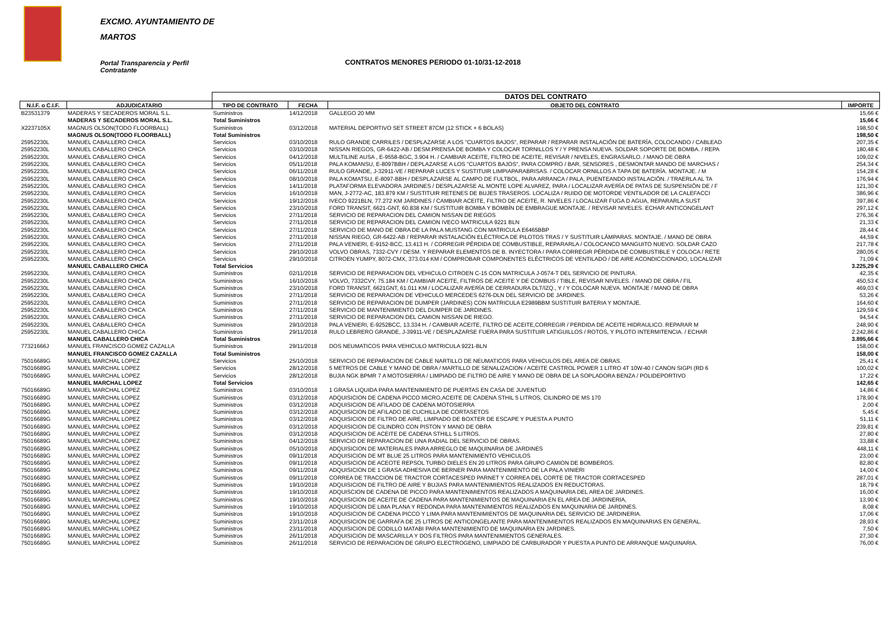EXCMO. AYUNTAMIENTO DE
MARTOS
Portal Transparencia y Perfil
Contratante
CONTRATOS MENORES PERIODO 01-10/31-12-2018
| | | DATOS DEL CONTRATO | | | |
| --- | --- | --- | --- | --- | --- |
| N.I.F. o C.I.F. | ADJUDICATARIO | TIPO DE CONTRATO | FECHA | OBJETO DEL CONTRATO | IMPORTE |
| B23531379 | MADERAS Y SECADEROS MORAL S.L. | Suministros | 14/12/2018 | GALLEGO 20 MM | 15,66 € |
| | MADERAS Y SECADEROS MORAL S.L. | Total Suministros | | | 15,66 € |
| X2237105X | MAGNUS OLSON(TODO FLOORBALL) | Suministros | 03/12/2018 | MATERIAL DEPORTIVO SET STREET 87CM (12 STICK + 6 BOLAS) | 198,50 € |
| | MAGNUS OLSON(TODO FLOORBALL) | Total Suministros | | | 198,50 € |
| 25952230L | MANUEL CABALLERO CHICA | Servicios | 03/10/2018 | RULO GRANDE CARRILES / DESPLAZARSE A LOS "CUARTOS BAJOS", REPARAR / REPARAR INSTALACIÓN DE BATERÍA, COLOCANDO / CABLEAD | 207,35 € |
| 25952230L | MANUEL CABALLERO CHICA | Servicios | 03/10/2018 | NISSAN RIEGOS, GR-6422-AB / DESM.PRENSA DE BOMBA Y COLOCAR TORNILLOS Y / Y PRENSA NUEVA. SOLDAR SOPORTE DE BOMBA. / REPA | 180,48 € |
| 25952230L | MANUEL CABALLERO CHICA | Servicios | 04/12/2018 | MULTILINE AUSA , E-9558-BGC, 3.904 H. / CAMBIAR ACEITE, FILTRO DE ACEITE, REVISAR / NIVELES, ENGRASARLO. / MANO DE OBRA | 109,02 € |
| 25952230L | MANUEL CABALLERO CHICA | Servicios | 05/11/2018 | PALA KOMANSU, E-8097BBH / DEPLAZARSE A LOS "CUARTOS BAJOS", PARA COMPRO / BAR, SENSORES , DESMONTAR MANDO DE MARCHAS / | 254,34 € |
| 25952230L | MANUEL CABALLERO CHICA | Servicios | 06/11/2018 | RULO GRANDE, J-32911-VE / REPARAR LUCES Y SUSTITUIR LIMPIAPARABRISAS. / COLOCAR ORNILLOS A TAPA DE BATERÍA. MONTAJE. / M | 154,28 € |
| 25952230L | MANUEL CABALLERO CHICA | Servicios | 08/10/2018 | PALA KOMATSU, E-8097-BBH / DESPLAZARSE AL CAMPO DE FULTBOL, PARA ARRANCA / PALA, PUENTEANDO INSTALACIÓN. / TRAERLA AL TA | 176,94 € |
| 25952230L | MANUEL CABALLERO CHICA | Servicios | 14/11/2018 | PLATAFORMA ELEVADORA JARDINES / DESPLAZARSE AL MONTE LOPE ALVAREZ, PARA / LOCALIZAR AVERÍA DE PATAS DE SUSPENSIÓN DE / F | 121,30 € |
| 25952230L | MANUEL CABALLERO CHICA | Servicios | 16/10/2018 | MAN, J-2772-AC, 183.879 KM / SUSTITUIR RETENES DE BUJES TRASEROS. LOCALIZA / RUIDO DE MOTORDE VENTILADOR DE LA CALEFACCI | 386,96 € |
| 25952230L | MANUEL CABALLERO CHICA | Servicios | 19/12/2018 | IVECO 9221BLN, 77.272 KM JARDINES / CAMBIAR ACEITE, FILTRO DE ACEITE, R. NIVELES / LOCALIZAR FUGA D AGUA, REPARARLA SUST | 397,86 € |
| 25952230L | MANUEL CABALLERO CHICA | Servicios | 23/10/2018 | FORD TRANSIT, 6621-GNT, 60.838 KM / SUSTITUIR BOMBA Y BOMBÍN DE EMBRAGUE.MONTAJE. / REVISAR NIVELES. ECHAR ANTICONGELANT | 297,12 € |
| 25952230L | MANUEL CABALLERO CHICA | Servicios | 27/11/2018 | SERVICIO DE REPARACION DEL CAMION NISSAN DE RIEGOS | 276,36 € |
| 25952230L | MANUEL CABALLERO CHICA | Servicios | 27/11/2018 | SERVICIO DE REPARACION DEL CAMION IVECO MATRICULA 9221 BLN | 21,33 € |
| 25952230L | MANUEL CABALLERO CHICA | Servicios | 27/11/2018 | SERVICIO DE MANO DE OBRA DE LA PALA MUSTANG CON MATRICULA E6465BBP | 28,44 € |
| 25952230L | MANUEL CABALLERO CHICA | Servicios | 27/11/2018 | NISSAN RIEGO, GR-6422-AB / REPARAR INSTALACIÓN ELÉCTRICA DE PILOTOS TRAS / Y SUSTITUIR LÁMPARAS. MONTAJE. / MANO DE OBRA | 44,59 € |
| 25952230L | MANUEL CABALLERO CHICA | Servicios | 27/11/2018 | PALA VENIERI, E-9152-BCC, 13.413 H. / CORREGIR PÉRDIDA DE COMBUSTIBLE, REPARARLA / COLOCANCO MANGUITO NUEVO. SOLDAR CAZO | 217,78 € |
| 25952230L | MANUEL CABALLERO CHICA | Servicios | 29/10/2018 | VOLVO OBRAS, 7332-CVY / DESM. Y REPARAR ELEMENTOS DE B. INYECTORA / PARA CORREGIR PÉRDIDA DE COMBUSTIBLE Y COLOCA / RETE | 280,05 € |
| 25952230L | MANUEL CABALLERO CHICA | Servicios | 29/10/2018 | CITROEN YUMPY, 8072-CMX, 373.014 KM / COMPROBAR COMPONENTES ELÉCTRICOS DE VENTILADO / DE AIRE ACONDICCIONADO, LOCALIZAR | 71,09 € |
| | MANUEL CABALLERO CHICA | Total Servicios | | | 3.225,29 € |
| 25952230L | MANUEL CABALLERO CHICA | Suministros | 02/11/2018 | SERVICIO DE REPARACION DEL VEHICULO CITROEN C-15 CON MATRICULA J-0574-T DEL SERVICIO DE PINTURA. | 42,35 € |
| 25952230L | MANUEL CABALLERO CHICA | Suministros | 16/10/2018 | VOLVO, 7332CVY, 75.184 KM / CAMBIAR ACEITE, FILTROS DE ACEITE Y DE COMBUS / TIBLE, REVISAR NIVELES. / MANO DE OBRA / FIL | 450,53 € |
| 25952230L | MANUEL CABALLERO CHICA | Suministros | 23/10/2018 | FORD TRANSIT, 6621GNT, 61.011 KM / LOCALIZAR AVERÍA DE CERRADURA DLT/IZQ., Y / Y COLOCAR NUEVA. MONTAJE / MANO DE OBRA | 469,03 € |
| 25952230L | MANUEL CABALLERO CHICA | Suministros | 27/11/2018 | SERVICIO DE REPARACION DE VEHICULO MERCEDES 6276-DLN DEL SERVICIO DE JARDINES. | 53,26 € |
| 25952230L | MANUEL CABALLERO CHICA | Suministros | 27/11/2018 | SERVICIO DE REPARACION DE DUMPER (JARDINES) CON MATRICULA E2989BBM SUSTITUIR BATERIA Y MONTAJE. | 164,60 € |
| 25952230L | MANUEL CABALLERO CHICA | Suministros | 27/11/2018 | SERVICIO DE MANTENIMIENTO DEL DUMPER DE JARDINES. | 129,59 € |
| 25952230L | MANUEL CABALLERO CHICA | Suministros | 27/11/2018 | SERVICIO DE REPARACION DEL CAMION NISSAN DE RIEGO. | 94,54 € |
| 25952230L | MANUEL CABALLERO CHICA | Suministros | 29/10/2018 | PALA VENIERI, E-9252BCC, 13.334 H. / CAMBIAR ACEITE, FILTRO DE ACEITE,CORREGIR / PERDIDA DE ACEITE HIDRAULICO. REPARAR M | 248,90 € |
| 25952230L | MANUEL CABALLERO CHICA | Suministros | 29/11/2018 | RULO LEBRERO GRANDE, J-39911-VE / DESPLAZARSE FUERA PARA SUSTITUIR LATIGUILLOS / ROTOS, Y PILOTO INTERMITENCIA. / ECHAR | 2.242,86 € |
| | MANUEL CABALLERO CHICA | Total Suministros | | | 3.895,66 € |
| 77321666J | MANUEL FRANCISCO GOMEZ CAZALLA | Suministros | 29/11/2018 | DOS NEUMATICOS PARA VEHICULO MATRICULA 9221-BLN | 158,00 € |
| | MANUEL FRANCISCO GOMEZ CAZALLA | Total Suministros | | | 158,00 € |
| 75016689G | MANUEL MARCHAL LOPEZ | Servicios | 25/10/2018 | SERVICIO DE REPARACION DE CABLE NARTILLO DE NEUMATICOS PARA VEHICULOS DEL AREA DE OBRAS. | 25,41 € |
| 75016689G | MANUEL MARCHAL LOPEZ | Servicios | 28/12/2018 | 5 METROS DE CABLE Y MANO DE OBRA / MARTILLO DE SENALIZACION / ACEITE CASTROL POWER 1 LITRO 4T 10W-40 / CANON SIGPI (RD 6 | 100,02 € |
| 75016689G | MANUEL MARCHAL LOPEZ | Servicios | 28/12/2018 | BUJIA NGK BPMR 7 A MOTOSIERRA / LIMPIADO DE FILTRO DE AIRE Y MANO DE OBRA DE LA SOPLADORA BENZA / POLIDEPORTIVO | 17,22 € |
| | MANUEL MARCHAL LOPEZ | Total Servicios | | | 142,65 € |
| 75016689G | MANUEL MARCHAL LOPEZ | Suministros | 03/10/2018 | 1 GRASA LIQUIDA PARA MANTENIMIENTO DE PUERTAS EN CASA DE JUVENTUD | 14,86 € |
| 75016689G | MANUEL MARCHAL LOPEZ | Suministros | 03/12/2018 | ADQUISICION DE CADENA PICCO MICRO,ACEITE DE CADENA STHIL 5 LITROS, CILINDRO DE MS 170 | 178,90 € |
| 75016689G | MANUEL MARCHAL LOPEZ | Suministros | 03/12/2018 | ADQUISICION DE AFILADO DE CADENA MOTOSIERRA | 2,00 € |
| 75016689G | MANUEL MARCHAL LOPEZ | Suministros | 03/12/2018 | ADQUISICION DE AFILADO DE CUCHILLA DE CORTASETOS | 5,45 € |
| 75016689G | MANUEL MARCHAL LOPEZ | Suministros | 03/12/2018 | ADQUISICION DE FILTRO DE AIRE, LIMPIADO DE BOXTER DE ESCAPE Y PUESTA A PUNTO | 51,11 € |
| 75016689G | MANUEL MARCHAL LOPEZ | Suministros | 03/12/2018 | ADQUISICION DE CILINDRO CON PISTON Y MANO DE OBRA | 239,81 € |
| 75016689G | MANUEL MARCHAL LOPEZ | Suministros | 03/12/2018 | ADQUISICION DE ACEITE DE CADENA STHILL 5 LITROS. | 27,80 € |
| 75016689G | MANUEL MARCHAL LOPEZ | Suministros | 04/12/2018 | SERVICIO DE REPARACION DE UNA RADIAL DEL SERVICIO DE OBRAS. | 33,88 € |
| 75016689G | MANUEL MARCHAL LOPEZ | Suministros | 05/10/2018 | ADQUISICION DE MATERIALES PARA ARREGLO DE MAQUINARIA DE JARDINES | 448,11 € |
| 75016689G | MANUEL MARCHAL LOPEZ | Suministros | 09/11/2018 | ADQUISICION DE MT BLUE 25 LITROS PARA MANTENIMIENTO VEHICULOS | 23,00 € |
| 75016689G | MANUEL MARCHAL LOPEZ | Suministros | 09/11/2018 | ADQUISICION DE ACEOTE REPSOL TURBO DIELES EN 20 LITROS PARA GRUPO CAMION DE BOMBEROS. | 82,80 € |
| 75016689G | MANUEL MARCHAL LOPEZ | Suministros | 09/11/2018 | ADQUISICION DE 1 GRASA ADHESIVA DE BERNER PARA MANTENIMIENTO DE LA PALA VINIERI | 14,00 € |
| 75016689G | MANUEL MARCHAL LOPEZ | Suministros | 09/11/2018 | CORREA DE TRACCION DE TRACTOR CORTACESPED PARNET Y CORREA DEL CORTE DE TRACTOR CORTACESPED | 287,01 € |
| 75016689G | MANUEL MARCHAL LOPEZ | Suministros | 19/10/2018 | ADQUISICION DE FILTRO DE AIRE Y BUJIAS PARA MANTENIMIENTOS REALIZADOS EN REDUCTORAS. | 18,79 € |
| 75016689G | MANUEL MARCHAL LOPEZ | Suministros | 19/10/2018 | ADQUISCION DE CADENA DE PICCO PARA MANTENIMIENTOS REALIZADOS A MAQUINARIA DEL AREA DE JARDINES. | 16,00 € |
| 75016689G | MANUEL MARCHAL LOPEZ | Suministros | 19/10/2018 | ADQUISICION DE ACEITE DE CADENA PARA MANTENIMIENTOS DE MAQUINARIA EN EL AREA DE JARDINERIA, | 13,90 € |
| 75016689G | MANUEL MARCHAL LOPEZ | Suministros | 19/10/2018 | ADQUISICION DE LIMA PLANA Y REDONDA PARA MANTENIMIENTOS REALIZADOS EN MAQUINARIA DE JARDINES. | 8,08 € |
| 75016689G | MANUEL MARCHAL LOPEZ | Suministros | 19/10/2018 | ADQUISICION DE CADENA PICCO Y LIMA PARA MANTENIMIENTOS DE MAQUINARIA DEL SERVICIO DE JARDINERIA. | 17,06 € |
| 75016689G | MANUEL MARCHAL LOPEZ | Suministros | 23/11/2018 | ADQUISICION DE GARRAFA DE 25 LITROS DE ANTICONGELANTE PARA MANTENIMIENTOS REALIZADOS EN MAQUINARIAS EN GENERAL. | 28,93 € |
| 75016689G | MANUEL MARCHAL LOPEZ | Suministros | 23/11/2018 | ADQUISICION DE CODILLO MATABI PARA MANTENIMIENTO DE MAQUINARIA EN JARDINES. | 7,50 € |
| 75016689G | MANUEL MARCHAL LOPEZ | Suministros | 26/11/2018 | ADQUISICION DE MASCARILLA Y DOS FILTROS PARA MANTENIMIENTOS GENERALES. | 27,30 € |
| 75016689G | MANUEL MARCHAL LOPEZ | Suministros | 26/11/2018 | SERVICIO DE REPARACION DE GRUPO ELECTROGENO, LIMPIADO DE CARBURADOR Y PUESTA A PUNTO DE ARRANQUE MAQUINARIA. | 76,00 € |